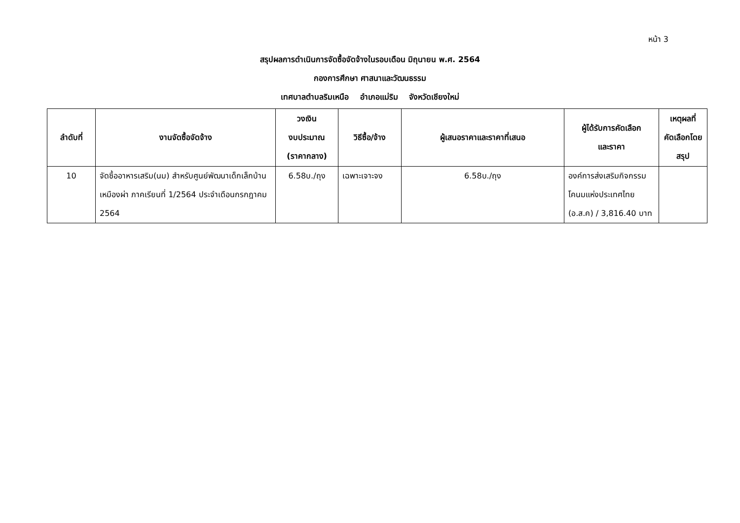หน้า 3
สรุปผลการดำเนินการจัดซื้อจัดจ้างในรอบเดือน มิถุนายน พ.ศ. 2564
กองการศึกษา ศาสนาและวัฒนธรรม
เทศบาลตำบลริมเหนือ อำเภอแม่ริม จังหวัดเชียงใหม่
| ลำดับที่ | งานจัดซื้อจัดจ้าง | วงเงิน งบประมาณ (ราคากลาง) | วิธีซื้อ/จ้าง | ผู้เสนอราคาและราคาที่เสนอ | ผู้ได้รับการคัดเลือก และราคา | เหตุผลที่ คัดเลือกโดย สรุป |
| --- | --- | --- | --- | --- | --- | --- |
| 10 | จัดซื้ออาหารเสริม(นม) สำหรับศูนย์พัฒนาเด็กเล็กบ้านเหมืองผ่า ภาคเรียนที่ 1/2564 ประจำเดือนกรกฎาคม 2564 | 6.58บ./ถุง | เฉพาะเจาะจง | 6.58บ./ถุง | องค์การส่งเสริมกิจกรรมโคนมแห่งประเทศไทย (อ.ส.ค) / 3,816.40 บาท | |